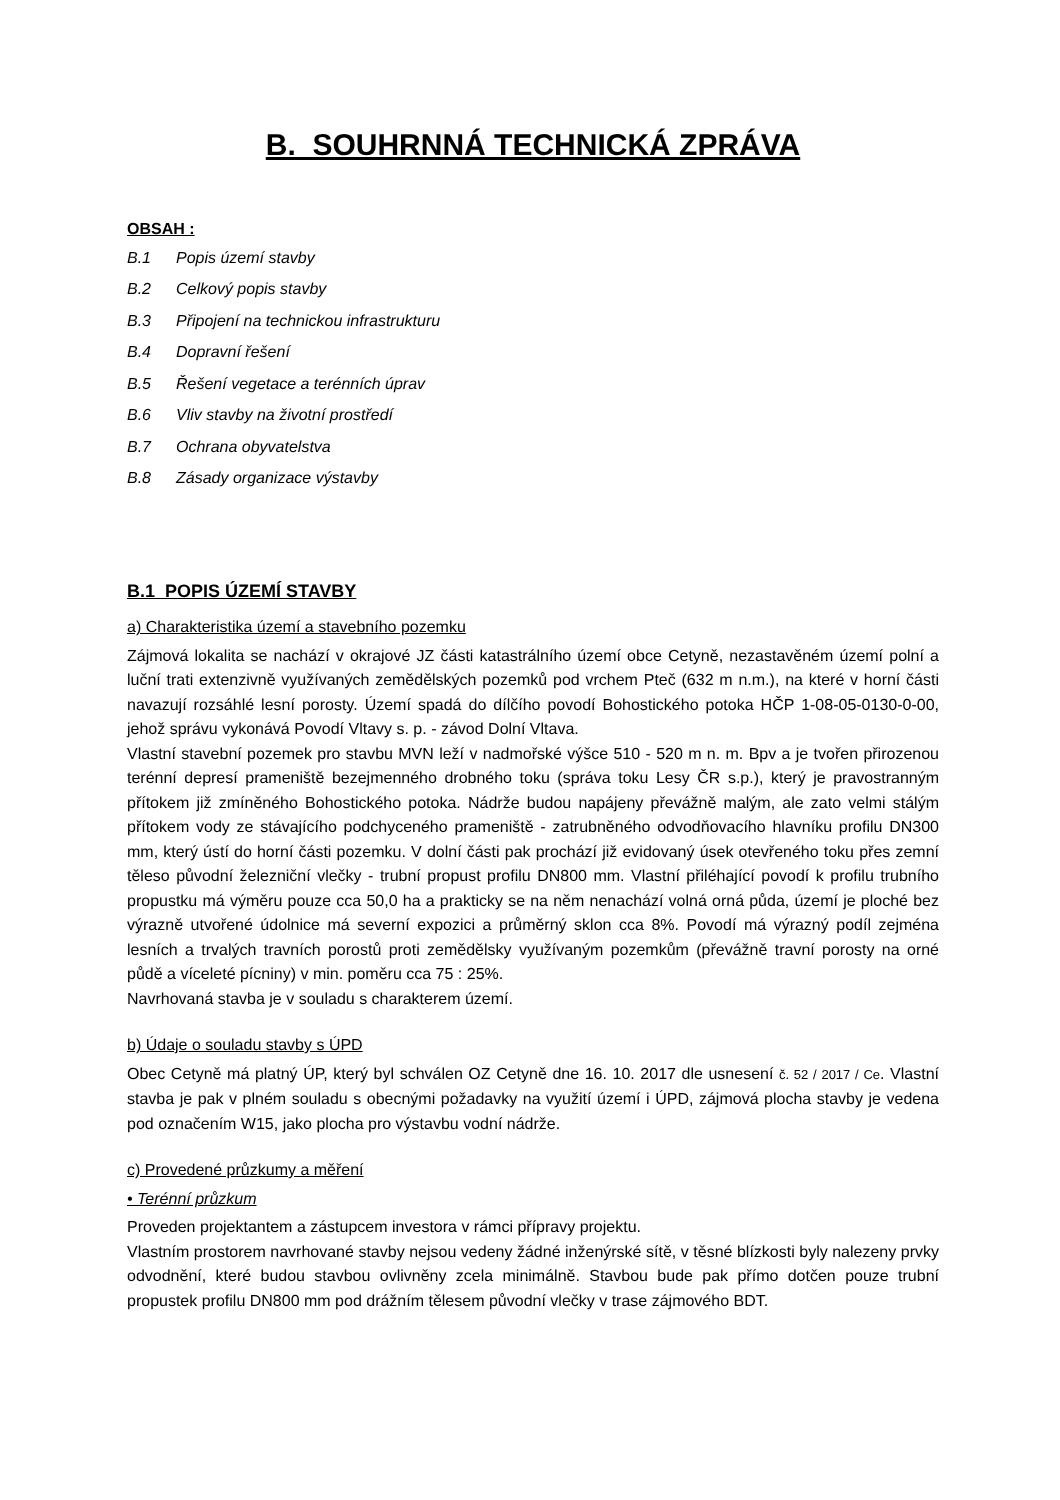B. SOUHRNNÁ TECHNICKÁ ZPRÁVA
OBSAH :
B.1 Popis území stavby
B.2 Celkový popis stavby
B.3 Připojení na technickou infrastrukturu
B.4 Dopravní řešení
B.5 Řešení vegetace a terénních úprav
B.6 Vliv stavby na životní prostředí
B.7 Ochrana obyvatelstva
B.8 Zásady organizace výstavby
B.1 POPIS ÚZEMÍ STAVBY
a) Charakteristika území a stavebního pozemku
Zájmová lokalita se nachází v okrajové JZ části katastrálního území obce Cetyně, nezastavěném území polní a luční trati extenzivně využívaných zemědělských pozemků pod vrchem Pteč (632 m n.m.), na které v horní části navazují rozsáhlé lesní porosty. Území spadá do dílčího povodí Bohostického potoka HČP 1-08-05-0130-0-00, jehož správu vykonává Povodí Vltavy s. p. - závod Dolní Vltava.
Vlastní stavební pozemek pro stavbu MVN leží v nadmořské výšce 510 - 520 m n. m. Bpv a je tvořen přirozenou terénní depresí prameniště bezejmenného drobného toku (správa toku Lesy ČR s.p.), který je pravostranným přítokem již zmíněného Bohostického potoka. Nádrže budou napájeny převážně malým, ale zato velmi stálým přítokem vody ze stávajícího podchyceného prameniště - zatrubněného odvodňovacího hlavníku profilu DN300 mm, který ústí do horní části pozemku. V dolní části pak prochází již evidovaný úsek otevřeného toku přes zemní těleso původní železniční vlečky - trubní propust profilu DN800 mm. Vlastní přiléhající povodí k profilu trubního propustku má výměru pouze cca 50,0 ha a prakticky se na něm nenachází volná orná půda, území je ploché bez výrazně utvořené údolnice má severní expozici a průměrný sklon cca 8%. Povodí má výrazný podíl zejména lesních a trvalých travních porostů proti zemědělsky využívaným pozemkům (převážně travní porosty na orné půdě a víceleté pícniny) v min. poměru cca 75 : 25%.
Navrhovaná stavba je v souladu s charakterem území.
b) Údaje o souladu stavby s ÚPD
Obec Cetyně má platný ÚP, který byl schválen OZ Cetyně dne 16. 10. 2017 dle usnesení č. 52 / 2017 / Ce. Vlastní stavba je pak v plném souladu s obecnými požadavky na využití území i ÚPD, zájmová plocha stavby je vedena pod označením W15, jako plocha pro výstavbu vodní nádrže.
c) Provedené průzkumy a měření
• Terénní průzkum
Proveden projektantem a zástupcem investora v rámci přípravy projektu.
Vlastním prostorem navrhované stavby nejsou vedeny žádné inženýrské sítě, v těsné blízkosti byly nalezeny prvky odvodnění, které budou stavbou ovlivněny zcela minimálně. Stavbou bude pak přímo dotčen pouze trubní propustek profilu DN800 mm pod drážním tělesem původní vlečky v trase zájmového BDT.